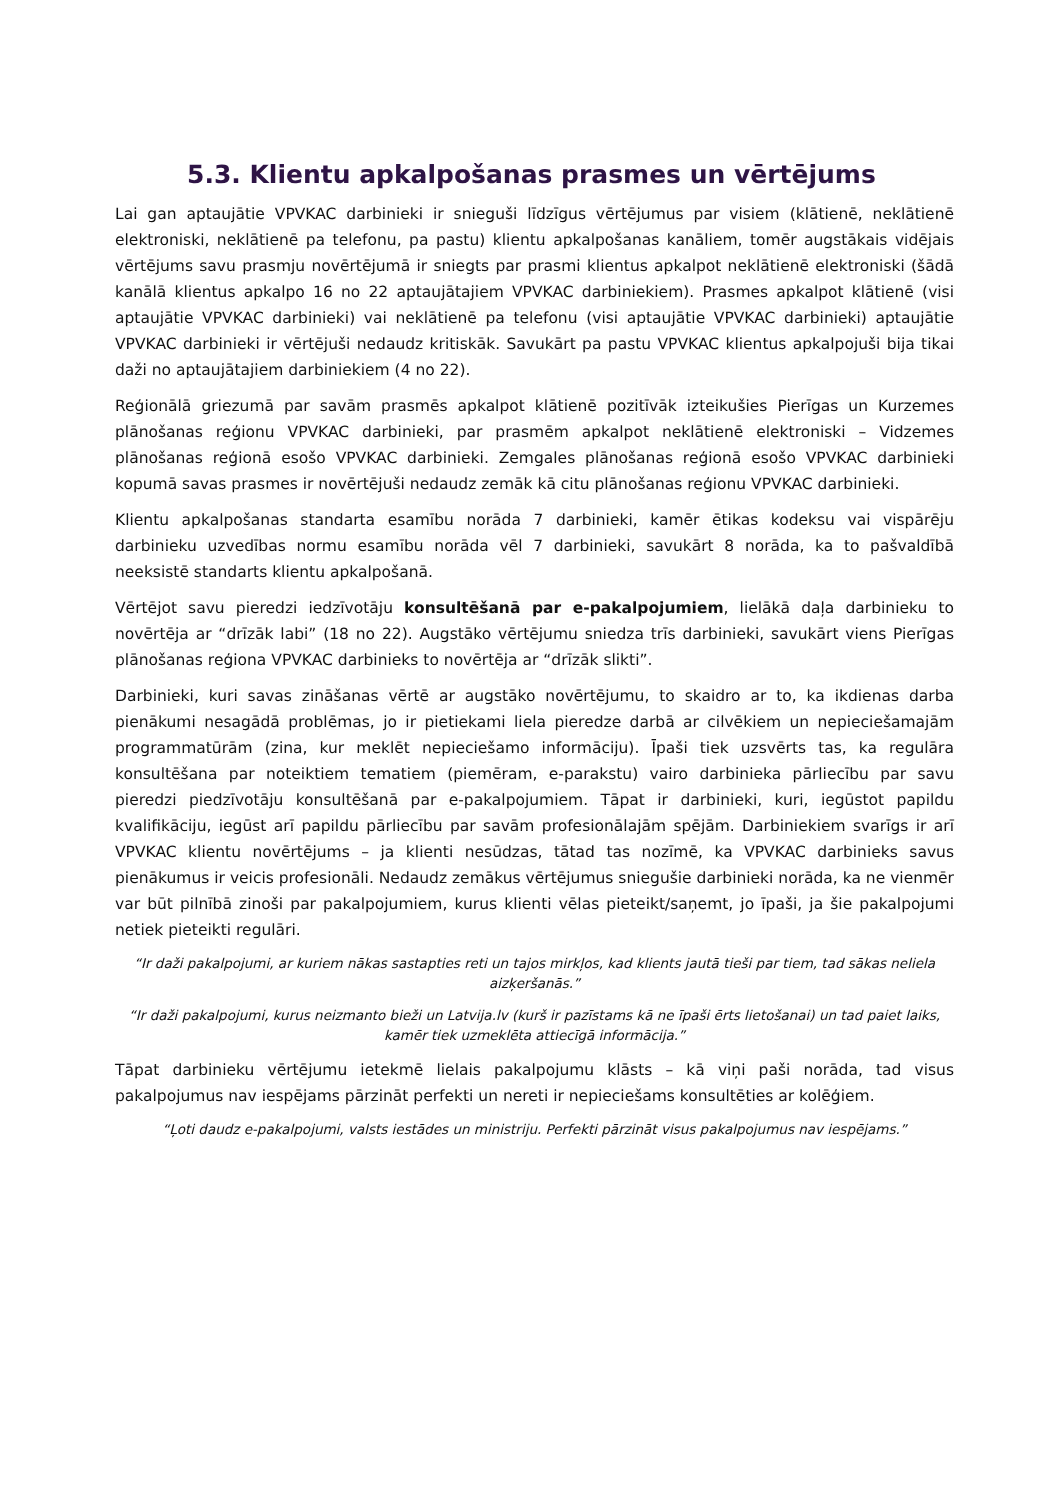5.3. Klientu apkalpošanas prasmes un vērtējums
Lai gan aptaujātie VPVKAC darbinieki ir snieguši līdzīgus vērtējumus par visiem (klātienē, neklātienē elektroniski, neklātienē pa telefonu, pa pastu) klientu apkalpošanas kanāliem, tomēr augstākais vidējais vērtējums savu prasmju novērtējumā ir sniegts par prasmi klientus apkalpot neklātienē elektroniski (šādā kanālā klientus apkalpo 16 no 22 aptaujātajiem VPVKAC darbiniekiem). Prasmes apkalpot klātienē (visi aptaujātie VPVKAC darbinieki) vai neklātienē pa telefonu (visi aptaujātie VPVKAC darbinieki) aptaujātie VPVKAC darbinieki ir vērtējuši nedaudz kritiskāk. Savukārt pa pastu VPVKAC klientus apkalpojuši bija tikai daži no aptaujātajiem darbiniekiem (4 no 22).
Reģionālā griezumā par savām prasmēs apkalpot klātienē pozitīvāk izteikušies Pierīgas un Kurzemes plānošanas reģionu VPVKAC darbinieki, par prasmēm apkalpot neklātienē elektroniski – Vidzemes plānošanas reģionā esošo VPVKAC darbinieki. Zemgales plānošanas reģionā esošo VPVKAC darbinieki kopumā savas prasmes ir novērtējuši nedaudz zemāk kā citu plānošanas reģionu VPVKAC darbinieki.
Klientu apkalpošanas standarta esamību norāda 7 darbinieki, kamēr ētikas kodeksu vai vispārēju darbinieku uzvedības normu esamību norāda vēl 7 darbinieki, savukārt 8 norāda, ka to pašvaldībā neeksistē standarts klientu apkalpošanā.
Vērtējot savu pieredzi iedzīvotāju konsultēšanā par e-pakalpojumiem, lielākā daļa darbinieku to novērtēja ar “drīzāk labi” (18 no 22). Augstāko vērtējumu sniedza trīs darbinieki, savukārt viens Pierīgas plānošanas reģiona VPVKAC darbinieks to novērtēja ar “drīzāk slikti”.
Darbinieki, kuri savas zināšanas vērtē ar augstāko novērtējumu, to skaidro ar to, ka ikdienas darba pienākumi nesagādā problēmas, jo ir pietiekami liela pieredze darbā ar cilvēkiem un nepieciešamajām programmatūrām (zina, kur meklēt nepieciešamo informāciju). Īpaši tiek uzsvērts tas, ka regulāra konsultēšana par noteiktiem tematiem (piemēram, e-parakstu) vairo darbinieka pārliecību par savu pieredzi piedzīvotāju konsultēšanā par e-pakalpojumiem. Tāpat ir darbinieki, kuri, iegūstot papildu kvalifikāciju, iegūst arī papildu pārliecību par savām profesionālajām spējām. Darbiniekiem svarīgs ir arī VPVKAC klientu novērtējums – ja klienti nesūdzas, tātad tas nozīmē, ka VPVKAC darbinieks savus pienākumus ir veicis profesionāli. Nedaudz zemākus vērtējumus sniegušie darbinieki norāda, ka ne vienmēr var būt pilnībā zinoši par pakalpojumiem, kurus klienti vēlas pieteikt/saņemt, jo īpaši, ja šie pakalpojumi netiek pieteikti regulāri.
“Ir daži pakalpojumi, ar kuriem nākas sastapties reti un tajos mirkļos, kad klients jautā tieši par tiem, tad sākas neliela aizķeršanās.”
“Ir daži pakalpojumi, kurus neizmanto bieži un Latvija.lv (kurš ir pazīstams kā ne īpaši ērts lietošanai) un tad paiet laiks, kamēr tiek uzmeklēta attiecīgā informācija.”
Tāpat darbinieku vērtējumu ietekmē lielais pakalpojumu klāsts – kā viņi paši norāda, tad visus pakalpojumus nav iespējams pārzināt perfekti un nereti ir nepieciešams konsultēties ar kolēģiem.
“Ļoti daudz e-pakalpojumi, valsts iestādes un ministriju. Perfekti pārzināt visus pakalpojumus nav iespējams.”